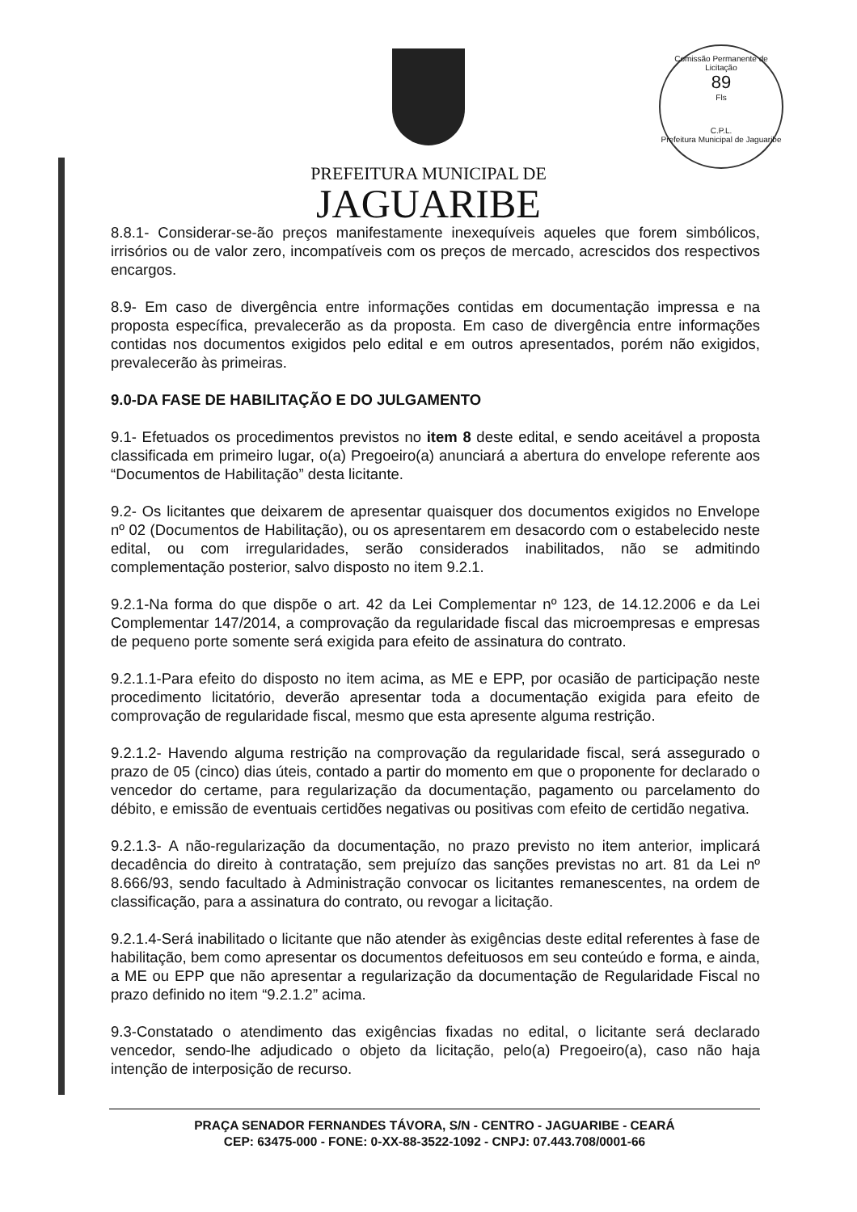Comissão Permanente de Licitação
89
Fls
C.P.L.
Prefeitura Municipal de Jaguaribe
PREFEITURA MUNICIPAL DE
JAGUARIBE
8.8.1- Considerar-se-ão preços manifestamente inexequíveis aqueles que forem simbólicos, irrisórios ou de valor zero, incompatíveis com os preços de mercado, acrescidos dos respectivos encargos.
8.9- Em caso de divergência entre informações contidas em documentação impressa e na proposta específica, prevalecerão as da proposta. Em caso de divergência entre informações contidas nos documentos exigidos pelo edital e em outros apresentados, porém não exigidos, prevalecerão às primeiras.
9.0-DA FASE DE HABILITAÇÃO E DO JULGAMENTO
9.1- Efetuados os procedimentos previstos no item 8 deste edital, e sendo aceitável a proposta classificada em primeiro lugar, o(a) Pregoeiro(a) anunciará a abertura do envelope referente aos “Documentos de Habilitação” desta licitante.
9.2- Os licitantes que deixarem de apresentar quaisquer dos documentos exigidos no Envelope nº 02 (Documentos de Habilitação), ou os apresentarem em desacordo com o estabelecido neste edital, ou com irregularidades, serão considerados inabilitados, não se admitindo complementação posterior, salvo disposto no item 9.2.1.
9.2.1-Na forma do que dispõe o art. 42 da Lei Complementar nº 123, de 14.12.2006 e da Lei Complementar 147/2014, a comprovação da regularidade fiscal das microempresas e empresas de pequeno porte somente será exigida para efeito de assinatura do contrato.
9.2.1.1-Para efeito do disposto no item acima, as ME e EPP, por ocasião de participação neste procedimento licitatório, deverão apresentar toda a documentação exigida para efeito de comprovação de regularidade fiscal, mesmo que esta apresente alguma restrição.
9.2.1.2- Havendo alguma restrição na comprovação da regularidade fiscal, será assegurado o prazo de 05 (cinco) dias úteis, contado a partir do momento em que o proponente for declarado o vencedor do certame, para regularização da documentação, pagamento ou parcelamento do débito, e emissão de eventuais certidões negativas ou positivas com efeito de certidão negativa.
9.2.1.3- A não-regularização da documentação, no prazo previsto no item anterior, implicará decadência do direito à contratação, sem prejuízo das sanções previstas no art. 81 da Lei nº 8.666/93, sendo facultado à Administração convocar os licitantes remanescentes, na ordem de classificação, para a assinatura do contrato, ou revogar a licitação.
9.2.1.4-Será inabilitado o licitante que não atender às exigências deste edital referentes à fase de habilitação, bem como apresentar os documentos defeituosos em seu conteúdo e forma, e ainda, a ME ou EPP que não apresentar a regularização da documentação de Regularidade Fiscal no prazo definido no item “9.2.1.2” acima.
9.3-Constatado o atendimento das exigências fixadas no edital, o licitante será declarado vencedor, sendo-lhe adjudicado o objeto da licitação, pelo(a) Pregoeiro(a), caso não haja intenção de interposição de recurso.
PRAÇA SENADOR FERNANDES TÁVORA, S/N - CENTRO - JAGUARIBE - CEARÁ
CEP: 63475-000 - FONE: 0-XX-88-3522-1092 - CNPJ: 07.443.708/0001-66